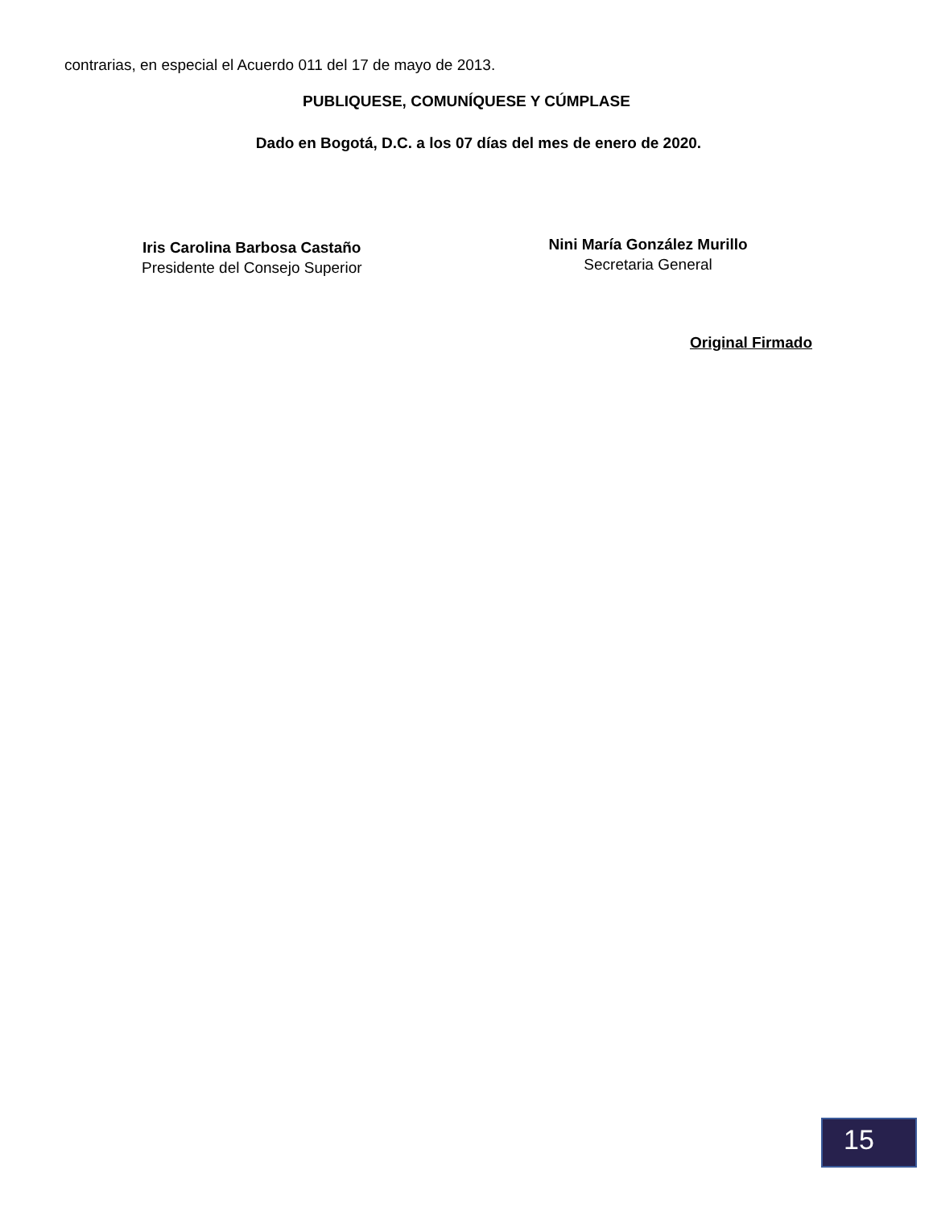contrarias, en especial el Acuerdo 011 del 17 de mayo de 2013.
PUBLIQUESE, COMUNÍQUESE Y CÚMPLASE
Dado en Bogotá, D.C. a los 07 días del mes de enero de 2020.
Iris Carolina Barbosa Castaño
Presidente del Consejo Superior
Nini María González Murillo
Secretaria General
Original Firmado
15